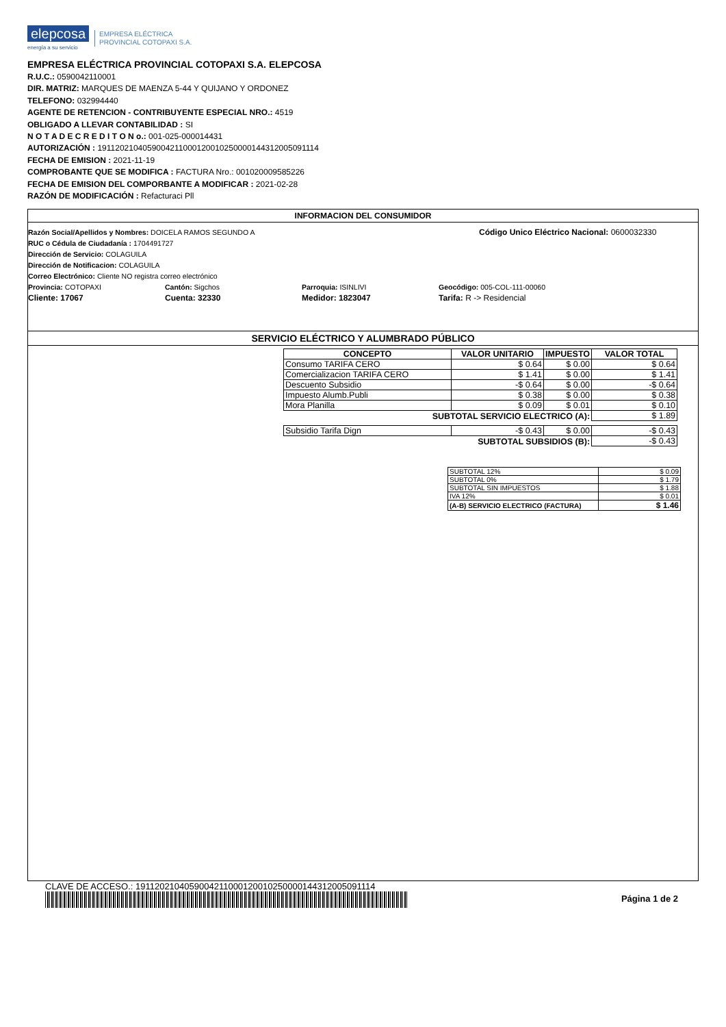elepcosa
energía a su servicio
EMPRESA ELÉCTRICA
PROVINCIAL COTOPAXI S.A.
EMPRESA ELÉCTRICA PROVINCIAL COTOPAXI S.A. ELEPCOSA
R.U.C.: 0590042110001
DIR. MATRIZ: MARQUES DE MAENZA 5-44 Y QUIJANO Y ORDONEZ
TELEFONO: 032994440
AGENTE DE RETENCION - CONTRIBUYENTE ESPECIAL NRO.: 4519
OBLIGADO A LLEVAR CONTABILIDAD : SI
N O T A D E C R E D I T O N o.: 001-025-000014431
AUTORIZACIÓN : 1911202104059004211000120010250000144312005091114
FECHA DE EMISION : 2021-11-19
COMPROBANTE QUE SE MODIFICA : FACTURA Nro.: 001020009585226
FECHA DE EMISION DEL COMPORBANTE A MODIFICAR : 2021-02-28
RAZÓN DE MODIFICACIÓN : Refacturaci Pll
INFORMACION DEL CONSUMIDOR
Código Unico Eléctrico Nacional: 0600032330
Razón Social/Apellidos y Nombres: DOICELA RAMOS SEGUNDO A
RUC o Cédula de Ciudadanía : 1704491727
Dirección de Servicio: COLAGUILA
Dirección de Notificacion: COLAGUILA
Correo Electrónico: Cliente NO registra correo electrónico
Provincia: COTOPAXI Cantón: Sigchos Parroquia: ISINLIVI Geocódigo: 005-COL-111-00060
Cliente: 17067 Cuenta: 32330 Medidor: 1823047 Tarifa: R -> Residencial
SERVICIO ELÉCTRICO Y ALUMBRADO PÚBLICO
| CONCEPTO | VALOR UNITARIO | IMPUESTO | VALOR TOTAL |
| --- | --- | --- | --- |
| Consumo TARIFA CERO | $ 0.64 | $ 0.00 | $ 0.64 |
| Comercializacion TARIFA CERO | $ 1.41 | $ 0.00 | $ 1.41 |
| Descuento Subsidio | -$ 0.64 | $ 0.00 | -$ 0.64 |
| Impuesto Alumb.Publi | $ 0.38 | $ 0.00 | $ 0.38 |
| Mora Planilla | $ 0.09 | $ 0.01 | $ 0.10 |
| SUBTOTAL SERVICIO ELECTRICO (A): | | | $ 1.89 |
| Subsidio Tarifa Dign | -$ 0.43 | $ 0.00 | -$ 0.43 |
| SUBTOTAL SUBSIDIOS (B): | | | -$ 0.43 |
| SUBTOTAL 12% | $ 0.09 |
| SUBTOTAL 0% | $ 1.79 |
| SUBTOTAL SIN IMPUESTOS | $ 1.88 |
| IVA 12% | $ 0.01 |
| (A-B) SERVICIO ELECTRICO (FACTURA) | $ 1.46 |
CLAVE DE ACCESO.: 1911202104059004211000120010250000144312005091114
Página 1 de 2